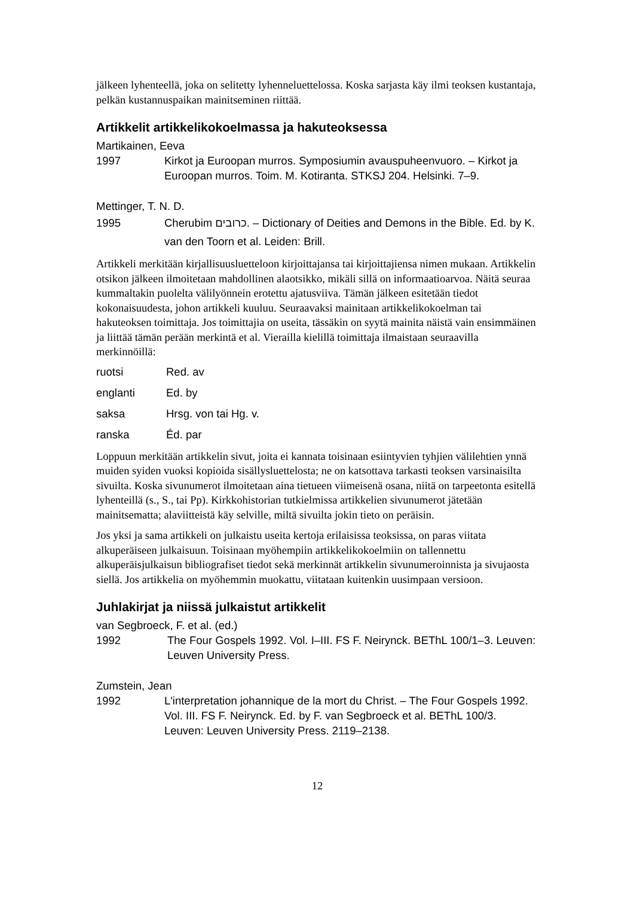jälkeen lyhenteellä, joka on selitetty lyhenneluettelossa. Koska sarjasta käy ilmi teoksen kustantaja, pelkän kustannuspaikan mainitseminen riittää.
Artikkelit artikkelikokoelmassa ja hakuteoksessa
Martikainen, Eeva
1997 Kirkot ja Euroopan murros. Symposiumin avauspuheenvuoro. – Kirkot ja Euroopan murros. Toim. M. Kotiranta. STKSJ 204. Helsinki. 7–9.
Mettinger, T. N. D.
1995 Cherubim כרובים. – Dictionary of Deities and Demons in the Bible. Ed. by K. van den Toorn et al. Leiden: Brill.
Artikkeli merkitään kirjallisuusluetteloon kirjoittajansa tai kirjoittajiensa nimen mukaan. Artikkelin otsikon jälkeen ilmoitetaan mahdollinen alaotsikko, mikäli sillä on informaatioarvoa. Näitä seuraa kummaltakin puolelta välilyönnein erotettu ajatusviiva. Tämän jälkeen esitetään tiedot kokonaisuudesta, johon artikkeli kuuluu. Seuraavaksi mainitaan artikkelikokoelman tai hakuteoksen toimittaja. Jos toimittajia on useita, tässäkin on syytä mainita näistä vain ensimmäinen ja liittää tämän perään merkintä et al. Vierailla kielillä toimittaja ilmaistaan seuraavilla merkinnöillä:
ruotsi Red. av
englanti Ed. by
saksa Hrsg. von tai Hg. v.
ranska Éd. par
Loppuun merkitään artikkelin sivut, joita ei kannata toisinaan esiintyvien tyhjien välilehtien ynnä muiden syiden vuoksi kopioida sisällysluettelosta; ne on katsottava tarkasti teoksen varsinaisilta sivuilta. Koska sivunumerot ilmoitetaan aina tietueen viimeisenä osana, niitä on tarpeetonta esitellä lyhenteillä (s., S., tai Pp). Kirkkohistorian tutkielmissa artikkelien sivunumerot jätetään mainitsematta; alaviitteistä käy selville, miltä sivuilta jokin tieto on peräisin.
Jos yksi ja sama artikkeli on julkaistu useita kertoja erilaisissa teoksissa, on paras viitata alkuperäiseen julkaisuun. Toisinaan myöhempiin artikkelikokoelmiin on tallennettu alkuperäisjulkaisun bibliografiset tiedot sekä merkinnät artikkelin sivunumeroinnista ja sivujaosta siellä. Jos artikkelia on myöhemmin muokattu, viitataan kuitenkin uusimpaan versioon.
Juhlakirjat ja niissä julkaistut artikkelit
van Segbroeck, F. et al. (ed.)
1992 The Four Gospels 1992. Vol. I–III. FS F. Neirynck. BEThL 100/1–3. Leuven: Leuven University Press.
Zumstein, Jean
1992 L'interpretation johannique de la mort du Christ. – The Four Gospels 1992. Vol. III. FS F. Neirynck. Ed. by F. van Segbroeck et al. BEThL 100/3. Leuven: Leuven University Press. 2119–2138.
12